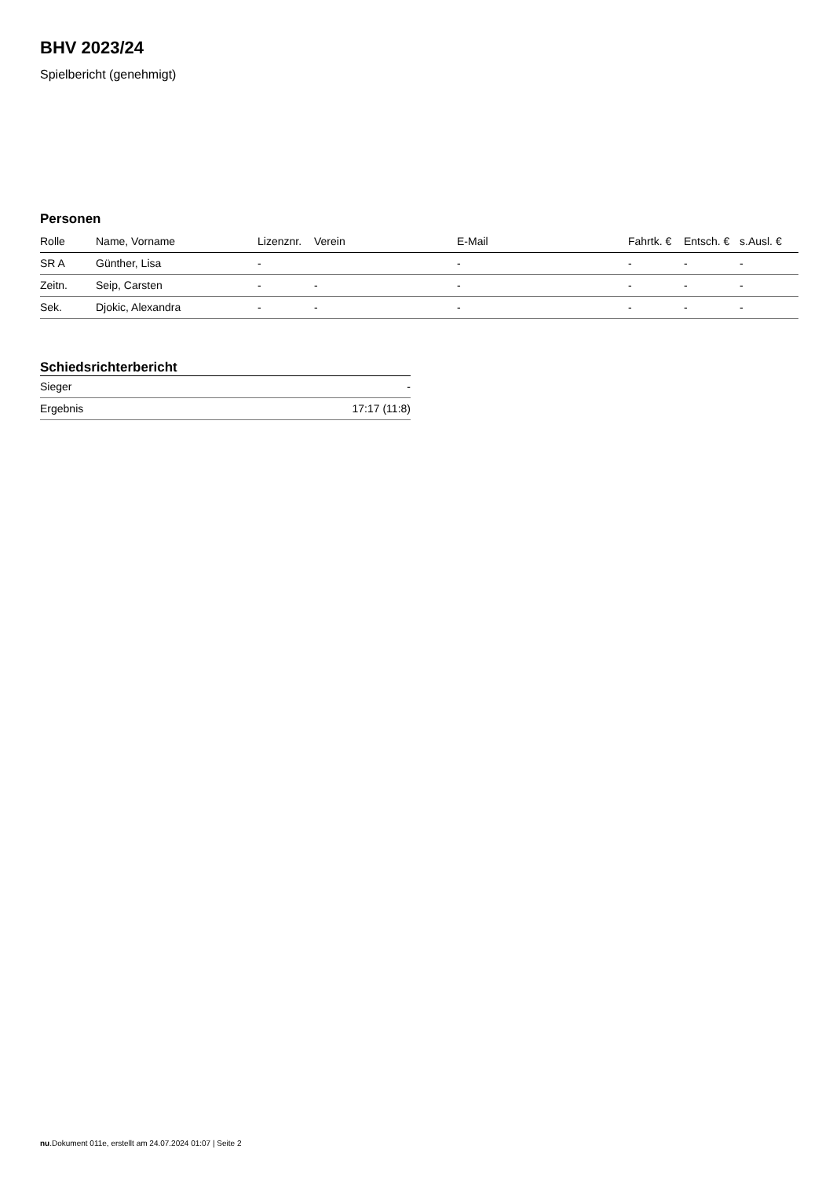BHV 2023/24
Spielbericht (genehmigt)
Personen
| Rolle | Name, Vorname | Lizenznr. | Verein | E-Mail | Fahrtk. € | Entsch. € | s.Ausl. € |
| --- | --- | --- | --- | --- | --- | --- | --- |
| SR A | Günther, Lisa | - | | - | - | - | - |
| Zeitn. | Seip, Carsten | - | - | - | - | - | - |
| Sek. | Djokic, Alexandra | - | - | - | - | - | - |
Schiedsrichterbericht
| Sieger | - |
| Ergebnis | 17:17 (11:8) |
nu.Dokument 011e, erstellt am 24.07.2024 01:07 | Seite 2